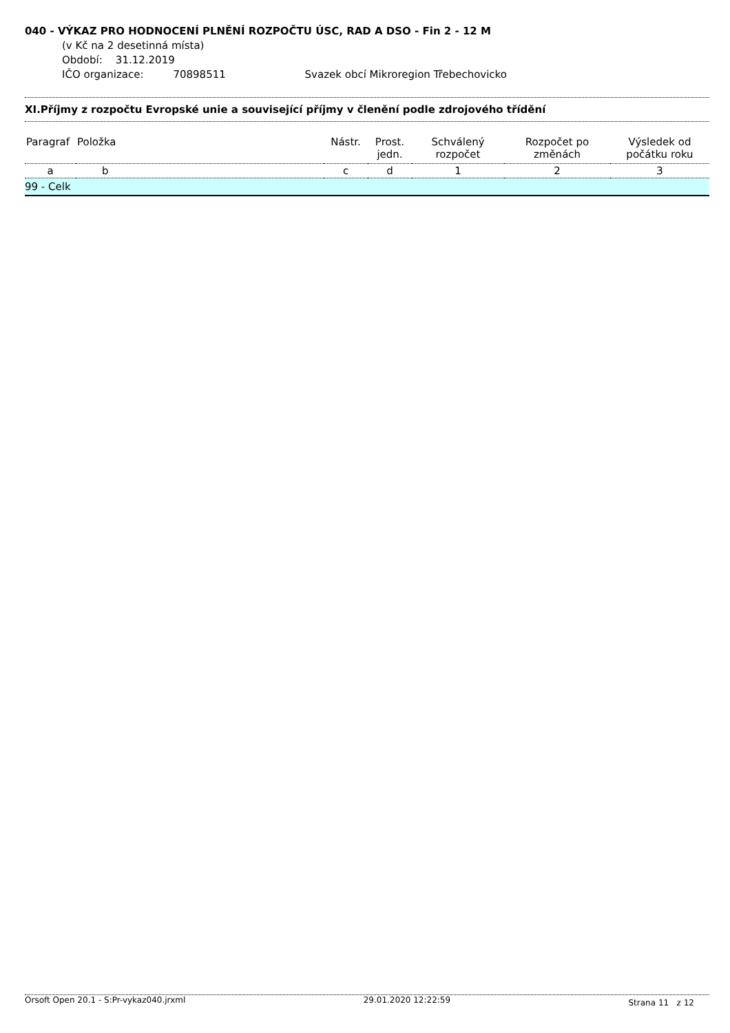040 - VÝKAZ PRO HODNOCENÍ PLNĚNÍ ROZPOČTU ÚSC, RAD A DSO - Fin 2 - 12 M
(v Kč na 2 desetinná místa)
Období: 31.12.2019
IČO organizace: 70898511 Svazek obcí Mikroregion Třebechovicko
XI.Příjmy z rozpočtu Evropské unie a související příjmy v členění podle zdrojového třídění
| Paragraf | Položka | Nástr. | Prost. jedn. | Schválený rozpočet | Rozpočet po změnách | Výsledek od počátku roku |
| --- | --- | --- | --- | --- | --- | --- |
| a | b | c | d | 1 | 2 | 3 |
| 99 - Celk | | | | | | |
Orsoft Open 20.1 - S:Pr-vykaz040.jrxml 29.01.2020 12:22:59 Strana 11 z 12